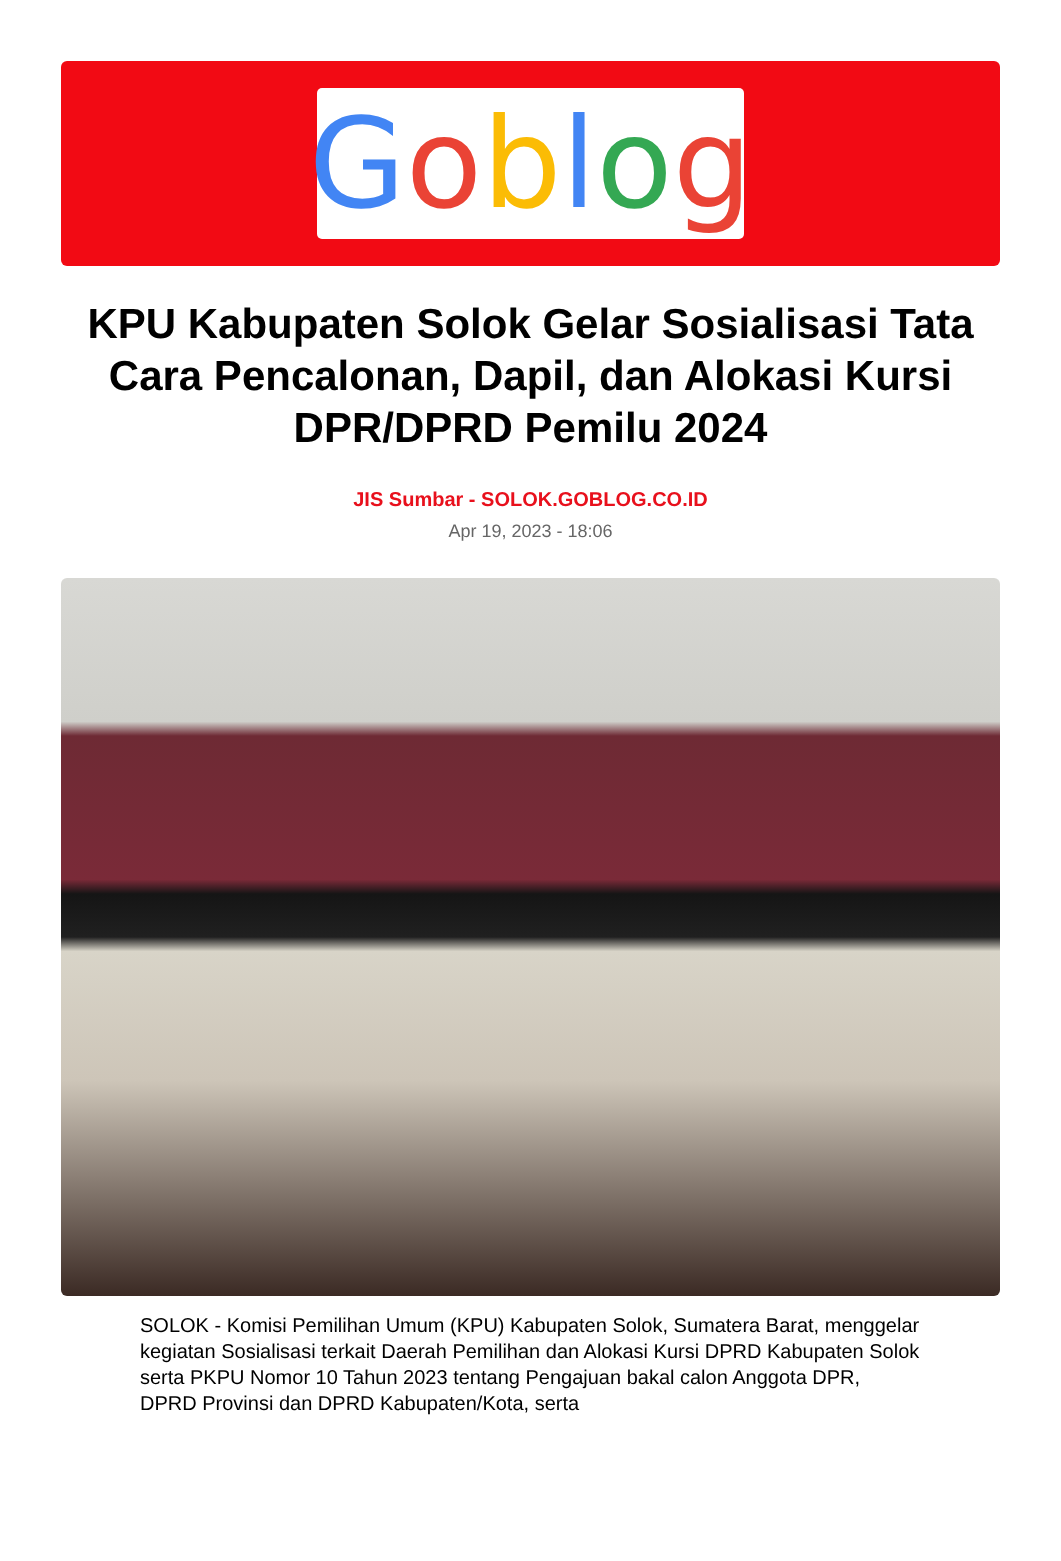Goblog
KPU Kabupaten Solok Gelar Sosialisasi Tata Cara Pencalonan, Dapil, dan Alokasi Kursi DPR/DPRD Pemilu 2024
JIS Sumbar - SOLOK.GOBLOG.CO.ID
Apr 19, 2023 - 18:06
SOLOK - Komisi Pemilihan Umum (KPU) Kabupaten Solok, Sumatera Barat, menggelar kegiatan Sosialisasi terkait Daerah Pemilihan dan Alokasi Kursi DPRD Kabupaten Solok serta PKPU Nomor 10 Tahun 2023 tentang Pengajuan bakal calon Anggota DPR, DPRD Provinsi dan DPRD Kabupaten/Kota, serta